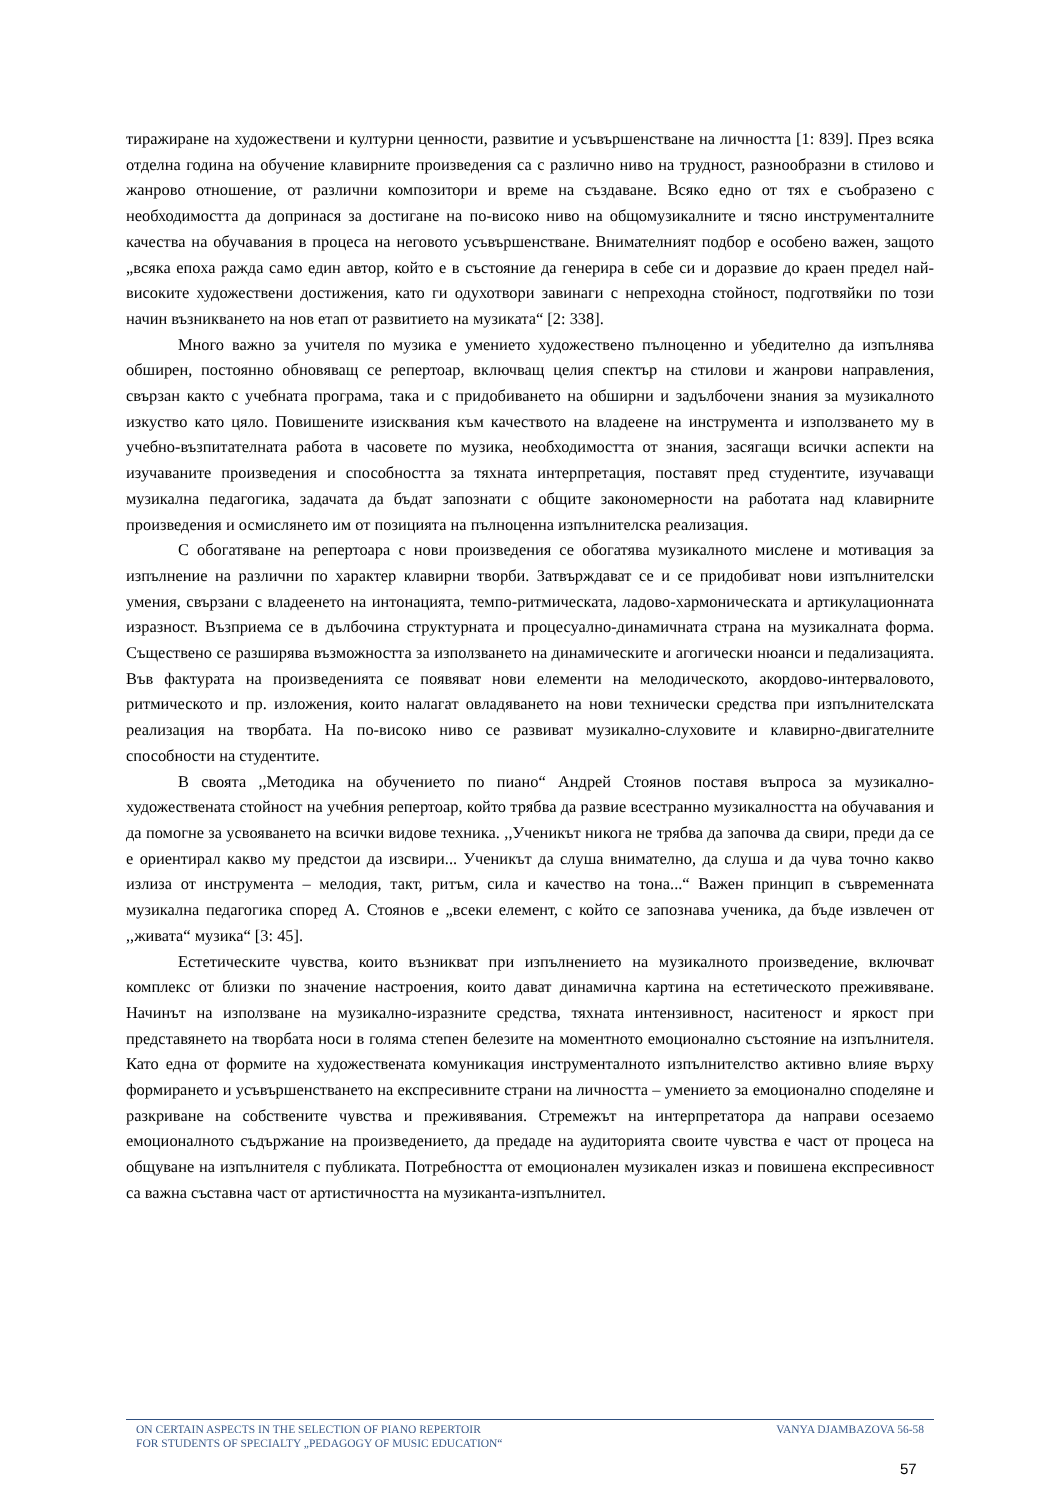тиражиране на художествени и културни ценности, развитие и усъвършенстване на личността [1: 839]. През всяка отделна година на обучение клавирните произведения са с различно ниво на трудност, разнообразни в стилово и жанрово отношение, от различни композитори и време на създаване. Всяко едно от тях е съобразено с необходимостта да допринася за достигане на по-високо ниво на общомузикалните и тясно инструменталните качества на обучавания в процеса на неговото усъвършенстване. Внимателният подбор е особено важен, защото „всяка епоха ражда само един автор, който е в състояние да генерира в себе си и доразвие до краен предел най-високите художествени достижения, като ги одухотвори завинаги с непреходна стойност, подготвяйки по този начин възникването на нов етап от развитието на музиката“ [2: 338].
Много важно за учителя по музика е умението художествено пълноценно и убедително да изпълнява обширен, постоянно обновяващ се репертоар, включващ целия спектър на стилови и жанрови направления, свързан както с учебната програма, така и с придобиването на обширни и задълбочени знания за музикалното изкуство като цяло. Повишените изисквания към качеството на владеене на инструмента и използването му в учебно-възпитателната работа в часовете по музика, необходимостта от знания, засягащи всички аспекти на изучаваните произведения и способността за тяхната интерпретация, поставят пред студентите, изучаващи музикална педагогика, задачата да бъдат запознати с общите закономерности на работата над клавирните произведения и осмислянето им от позицията на пълноценна изпълнителска реализация.
С обогатяване на репертоара с нови произведения се обогатява музикалното мислене и мотивация за изпълнение на различни по характер клавирни творби. Затвърждават се и се придобиват нови изпълнителски умения, свързани с владеенето на интонацията, темпо-ритмическата, ладово-хармоническата и артикулационната изразност. Възприема се в дълбочина структурната и процесуално-динамичната страна на музикалната форма. Съществено се разширява възможността за използването на динамическите и агогически нюанси и педализацията. Във фактурата на произведенията се появяват нови елементи на мелодическото, акордово-интерваловото, ритмическото и пр. изложения, които налагат овладяването на нови технически средства при изпълнителската реализация на творбата. На по-високо ниво се развиват музикално-слуховите и клавирно-двигателните способности на студентите.
В своята ,,Методика на обучението по пиано“ Андрей Стоянов поставя въпроса за музикално-художествената стойност на учебния репертоар, който трябва да развие всестранно музикалността на обучавания и да помогне за усвояването на всички видове техника. ,,Ученикът никога не трябва да започва да свири, преди да се е ориентирал какво му предстои да изсвири... Ученикът да слуша внимателно, да слуша и да чува точно какво излиза от инструмента – мелодия, такт, ритъм, сила и качество на тона...“ Важен принцип в съвременната музикална педагогика според А. Стоянов е „всеки елемент, с който се запознава ученика, да бъде извлечен от ,,живата“ музика“ [3: 45].
Естетическите чувства, които възникват при изпълнението на музикалното произведение, включват комплекс от близки по значение настроения, които дават динамична картина на естетическото преживяване. Начинът на използване на музикално-изразните средства, тяхната интензивност, наситеност и яркост при представянето на творбата носи в голяма степен белезите на моментното емоционално състояние на изпълнителя. Като една от формите на художествената комуникация инструменталното изпълнителство активно влияе върху формирането и усъвършенстването на експресивните страни на личността – умението за емоционално споделяне и разкриване на собствените чувства и преживявания. Стремежът на интерпретатора да направи осезаемо емоционалното съдържание на произведението, да предаде на аудиторията своите чувства е част от процеса на общуване на изпълнителя с публиката. Потребността от емоционален музикален изказ и повишена експресивност са важна съставна част от артистичността на музиканта-изпълнител.
ON CERTAIN ASPECTS IN THE SELECTION OF PIANO REPERTOIR
FOR STUDENTS OF SPECIALTY „PEDAGOGY OF MUSIC EDUCATION“
VANYA DJAMBAZOVA 56-58
57